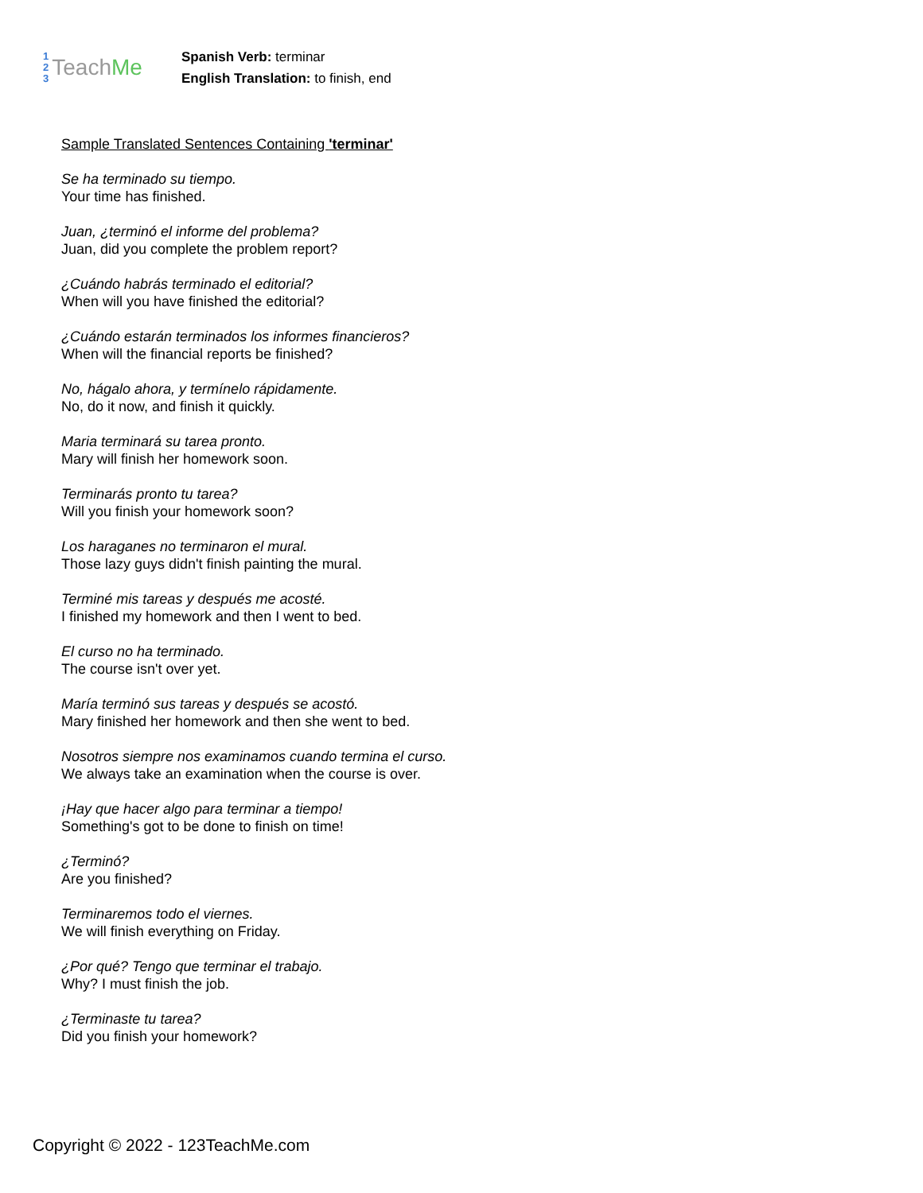1
2
3
Teach Me
Spanish Verb: terminar
English Translation: to finish, end
Sample Translated Sentences Containing 'terminar'
Se ha terminado su tiempo.
Your time has finished.
Juan, ¿terminó el informe del problema?
Juan, did you complete the problem report?
¿Cuándo habrás terminado el editorial?
When will you have finished the editorial?
¿Cuándo estarán terminados los informes financieros?
When will the financial reports be finished?
No, hágalo ahora, y termínelo rápidamente.
No, do it now, and finish it quickly.
Maria terminará su tarea pronto.
Mary will finish her homework soon.
Terminarás pronto tu tarea?
Will you finish your homework soon?
Los haraganes no terminaron el mural.
Those lazy guys didn't finish painting the mural.
Terminé mis tareas y después me acosté.
I finished my homework and then I went to bed.
El curso no ha terminado.
The course isn't over yet.
María terminó sus tareas y después se acostó.
Mary finished her homework and then she went to bed.
Nosotros siempre nos examinamos cuando termina el curso.
We always take an examination when the course is over.
¡Hay que hacer algo para terminar a tiempo!
Something's got to be done to finish on time!
¿Terminó?
Are you finished?
Terminaremos todo el viernes.
We will finish everything on Friday.
¿Por qué? Tengo que terminar el trabajo.
Why? I must finish the job.
¿Terminaste tu tarea?
Did you finish your homework?
Copyright © 2022 - 123TeachMe.com